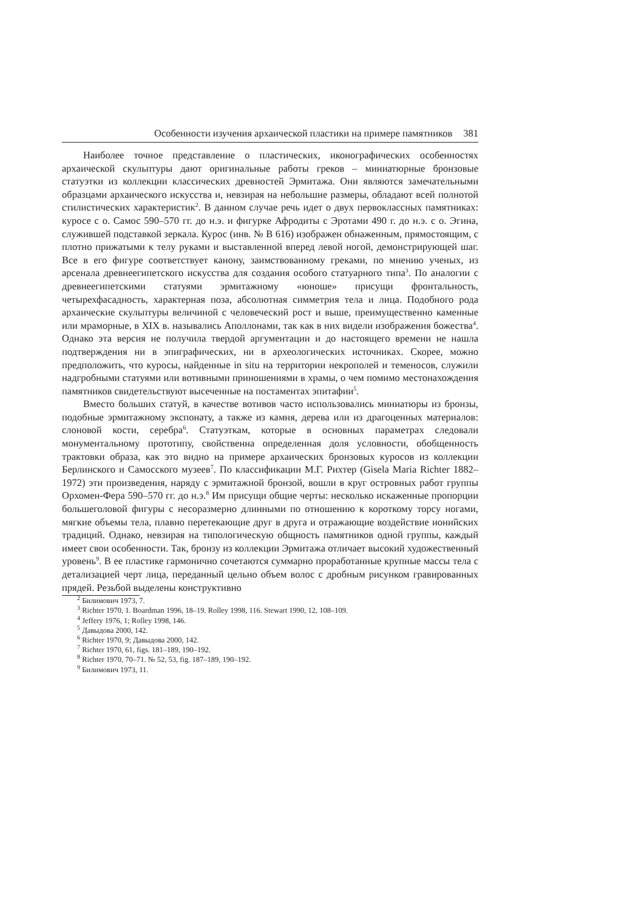Особенности изучения архаической пластики на примере памятников 381
Наиболее точное представление о пластических, иконографических особенностях архаической скульптуры дают оригинальные работы греков – миниатюрные бронзовые статуэтки из коллекции классических древностей Эрмитажа. Они являются замечательными образцами архаического искусства и, невзирая на небольшие размеры, обладают всей полнотой стилистических характеристик<sup>2</sup>. В данном случае речь идет о двух первоклассных памятниках: куросе с о. Самос 590–570 гг. до н.э. и фигурке Афродиты с Эротами 490 г. до н.э. с о. Эгина, служившей подставкой зеркала. Курос (инв. № В 616) изображен обнаженным, прямостоящим, с плотно прижатыми к телу руками и выставленной вперед левой ногой, демонстрирующей шаг. Все в его фигуре соответствует канону, заимствованному греками, по мнению ученых, из арсенала древнеегипетского искусства для создания особого статуарного типа<sup>3</sup>. По аналогии с древнеегипетскими статуями эрмитажному «юноше» присущи фронтальность, четырехфасадность, характерная поза, абсолютная симметрия тела и лица. Подобного рода архаические скульптуры величиной с человеческий рост и выше, преимущественно каменные или мраморные, в XIX в. назывались Аполлонами, так как в них видели изображения божества<sup>4</sup>. Однако эта версия не получила твердой аргументации и до настоящего времени не нашла подтверждения ни в эпиграфических, ни в археологических источниках. Скорее, можно предположить, что куросы, найденные in situ на территории некрополей и теменосов, служили надгробными статуями или вотивными приношениями в храмы, о чем помимо местонахождения памятников свидетельствуют высеченные на постаментах эпитафии<sup>5</sup>.
Вместо больших статуй, в качестве вотивов часто использовались миниатюры из бронзы, подобные эрмитажному экспонату, а также из камня, дерева или из драгоценных материалов: слоновой кости, серебра<sup>6</sup>. Статуэткам, которые в основных параметрах следовали монументальному прототипу, свойственна определенная доля условности, обобщенность трактовки образа, как это видно на примере архаических бронзовых куросов из коллекции Берлинского и Самосского музеев<sup>7</sup>. По классификации М.Г. Рихтер (Gisela Maria Richter 1882–1972) эти произведения, наряду с эрмитажной бронзой, вошли в круг островных работ группы Орхомен-Фера 590–570 гг. до н.э.<sup>8</sup> Им присущи общие черты: несколько искаженные пропорции большеголовой фигуры с несоразмерно длинными по отношению к короткому торсу ногами, мягкие объемы тела, плавно перетекающие друг в друга и отражающие воздействие ионийских традиций. Однако, невзирая на типологическую общность памятников одной группы, каждый имеет свои особенности. Так, бронзу из коллекции Эрмитажа отличает высокий художественный уровень<sup>9</sup>. В ее пластике гармонично сочетаются суммарно проработанные крупные массы тела с детализацией черт лица, переданный цельно объем волос с дробным рисунком гравированных прядей. Резьбой выделены конструктивно
<sup>2</sup> Билимович 1973, 7.
<sup>3</sup> Richter 1970, 1. Boardman 1996, 18–19. Rolley 1998, 116. Stewart 1990, 12, 108–109.
<sup>4</sup> Jeffery 1976, 1; Rolley 1998, 146.
<sup>5</sup> Давыдова 2000, 142.
<sup>6</sup> Richter 1970, 9; Давыдова 2000, 142.
<sup>7</sup> Richter 1970, 61, figs. 181–189, 190–192.
<sup>8</sup> Richter 1970, 70–71. № 52, 53, fig. 187–189, 190–192.
<sup>9</sup> Билимович 1973, 11.